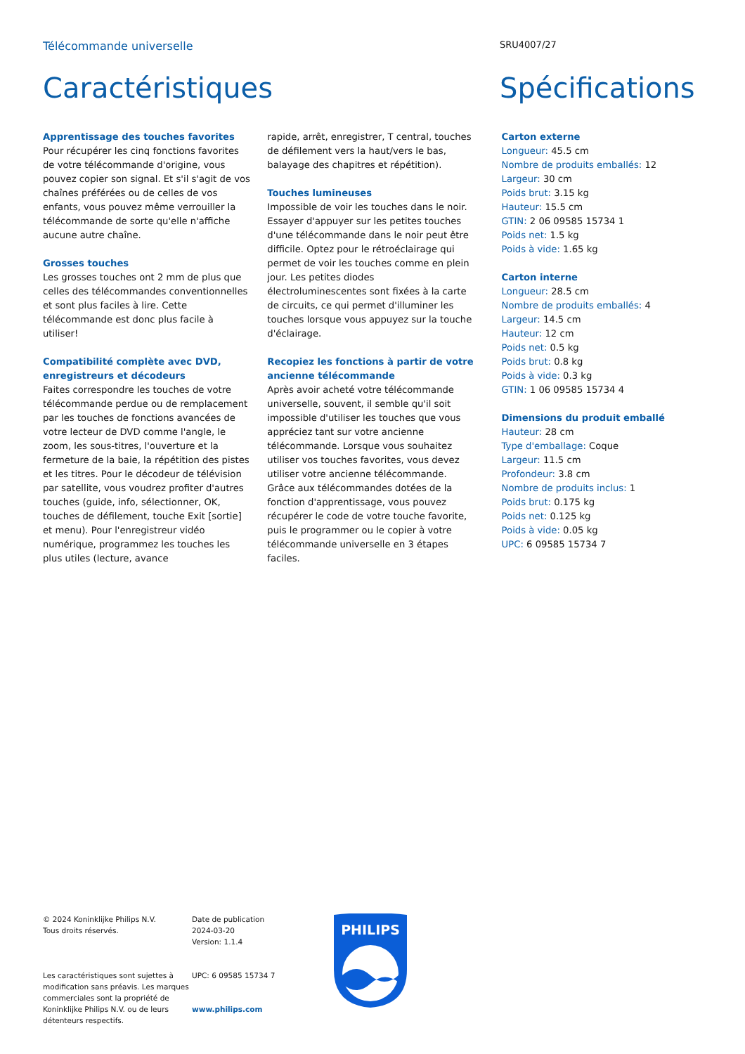Télécommande universelle
SRU4007/27
Caractéristiques Spécifications
Apprentissage des touches favorites
Pour récupérer les cinq fonctions favorites de votre télécommande d'origine, vous pouvez copier son signal. Et s'il s'agit de vos chaînes préférées ou de celles de vos enfants, vous pouvez même verrouiller la télécommande de sorte qu'elle n'affiche aucune autre chaîne.
Grosses touches
Les grosses touches ont 2 mm de plus que celles des télécommandes conventionnelles et sont plus faciles à lire. Cette télécommande est donc plus facile à utiliser!
Compatibilité complète avec DVD, enregistreurs et décodeurs
Faites correspondre les touches de votre télécommande perdue ou de remplacement par les touches de fonctions avancées de votre lecteur de DVD comme l'angle, le zoom, les sous-titres, l'ouverture et la fermeture de la baie, la répétition des pistes et les titres. Pour le décodeur de télévision par satellite, vous voudrez profiter d'autres touches (guide, info, sélectionner, OK, touches de défilement, touche Exit [sortie] et menu). Pour l'enregistreur vidéo numérique, programmez les touches les plus utiles (lecture, avance
rapide, arrêt, enregistrer, T central, touches de défilement vers la haut/vers le bas, balayage des chapitres et répétition).
Touches lumineuses
Impossible de voir les touches dans le noir. Essayer d'appuyer sur les petites touches d'une télécommande dans le noir peut être difficile. Optez pour le rétroéclairage qui permet de voir les touches comme en plein jour. Les petites diodes électroluminescentes sont fixées à la carte de circuits, ce qui permet d'illuminer les touches lorsque vous appuyez sur la touche d'éclairage.
Recopiez les fonctions à partir de votre ancienne télécommande
Après avoir acheté votre télécommande universelle, souvent, il semble qu'il soit impossible d'utiliser les touches que vous appréciez tant sur votre ancienne télécommande. Lorsque vous souhaitez utiliser vos touches favorites, vous devez utiliser votre ancienne télécommande. Grâce aux télécommandes dotées de la fonction d'apprentissage, vous pouvez récupérer le code de votre touche favorite, puis le programmer ou le copier à votre télécommande universelle en 3 étapes faciles.
Carton externe
Longueur: 45.5 cm
Nombre de produits emballés: 12
Largeur: 30 cm
Poids brut: 3.15 kg
Hauteur: 15.5 cm
GTIN: 2 06 09585 15734 1
Poids net: 1.5 kg
Poids à vide: 1.65 kg
Carton interne
Longueur: 28.5 cm
Nombre de produits emballés: 4
Largeur: 14.5 cm
Hauteur: 12 cm
Poids net: 0.5 kg
Poids brut: 0.8 kg
Poids à vide: 0.3 kg
GTIN: 1 06 09585 15734 4
Dimensions du produit emballé
Hauteur: 28 cm
Type d'emballage: Coque
Largeur: 11.5 cm
Profondeur: 3.8 cm
Nombre de produits inclus: 1
Poids brut: 0.175 kg
Poids net: 0.125 kg
Poids à vide: 0.05 kg
UPC: 6 09585 15734 7
© 2024 Koninklijke Philips N.V.
Tous droits réservés.
Les caractéristiques sont sujettes à modification sans préavis. Les marques commerciales sont la propriété de Koninklijke Philips N.V. ou de leurs détenteurs respectifs.
Date de publication
2024-03-20
Version: 1.1.4
UPC: 6 09585 15734 7
www.philips.com
PHILIPS